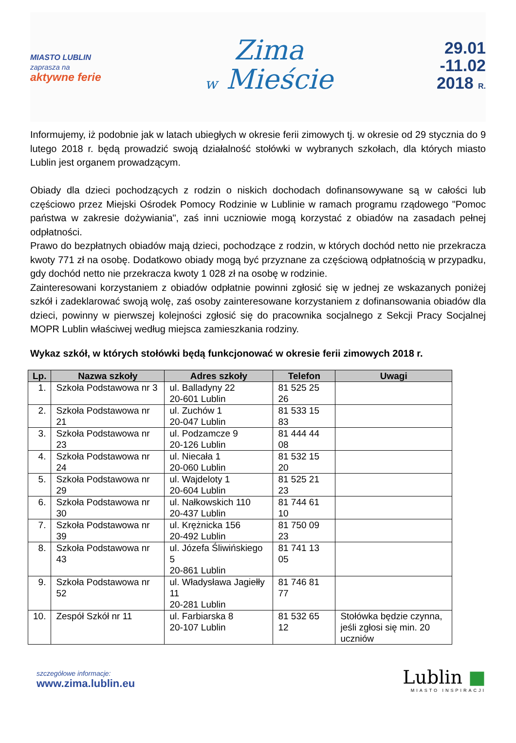MIASTO LUBLIN
zaprasza na
aktywne ferie
Zima
w Mieście
29.01
-11.02
2018 R.
Informujemy, iż podobnie jak w latach ubiegłych w okresie ferii zimowych tj. w okresie od 29 stycznia do 9 lutego 2018 r. będą prowadzić swoją działalność stołówki w wybranych szkołach, dla których miasto Lublin jest organem prowadzącym.
Obiady dla dzieci pochodzących z rodzin o niskich dochodach dofinansowywane są w całości lub częściowo przez Miejski Ośrodek Pomocy Rodzinie w Lublinie w ramach programu rządowego "Pomoc państwa w zakresie dożywiania", zaś inni uczniowie mogą korzystać z obiadów na zasadach pełnej odpłatności.
Prawo do bezpłatnych obiadów mają dzieci, pochodzące z rodzin, w których dochód netto nie przekracza kwoty 771 zł na osobę. Dodatkowo obiady mogą być przyznane za częściową odpłatnością w przypadku, gdy dochód netto nie przekracza kwoty 1 028 zł na osobę w rodzinie.
Zainteresowani korzystaniem z obiadów odpłatnie powinni zgłosić się w jednej ze wskazanych poniżej szkół i zadeklarować swoją wolę, zaś osoby zainteresowane korzystaniem z dofinansowania obiadów dla dzieci, powinny w pierwszej kolejności zgłosić się do pracownika socjalnego z Sekcji Pracy Socjalnej MOPR Lublin właściwej według miejsca zamieszkania rodziny.
Wykaz szkół, w których stołówki będą funkcjonować w okresie ferii zimowych 2018 r.
| Lp. | Nazwa szkoły | Adres szkoły | Telefon | Uwagi |
| --- | --- | --- | --- | --- |
| 1. | Szkoła Podstawowa nr 3 | ul. Balladyny 22 20-601 Lublin | 81 525 25 26 | |
| 2. | Szkoła Podstawowa nr 21 | ul. Zuchów 1 20-047 Lublin | 81 533 15 83 | |
| 3. | Szkoła Podstawowa nr 23 | ul. Podzamcze 9 20-126 Lublin | 81 444 44 08 | |
| 4. | Szkoła Podstawowa nr 24 | ul. Niecała 1 20-060 Lublin | 81 532 15 20 | |
| 5. | Szkoła Podstawowa nr 29 | ul. Wajdeloty 1 20-604 Lublin | 81 525 21 23 | |
| 6. | Szkoła Podstawowa nr 30 | ul. Nałkowskich 110 20-437 Lublin | 81 744 61 10 | |
| 7. | Szkoła Podstawowa nr 39 | ul. Krężnicka 156 20-492 Lublin | 81 750 09 23 | |
| 8. | Szkoła Podstawowa nr 43 | ul. Józefa Śliwińskiego 5 20-861 Lublin | 81 741 13 05 | |
| 9. | Szkoła Podstawowa nr 52 | ul. Władysława Jagiełły 11 20-281 Lublin | 81 746 81 77 | |
| 10. | Zespół Szkół nr 11 | ul. Farbiarska 8 20-107 Lublin | 81 532 65 12 | Stołówka będzie czynna, jeśli zgłosi się min. 20 uczniów |
szczegółowe informacje:
www.zima.lublin.eu
Lublin ■
MIASTO INSPIRACJI